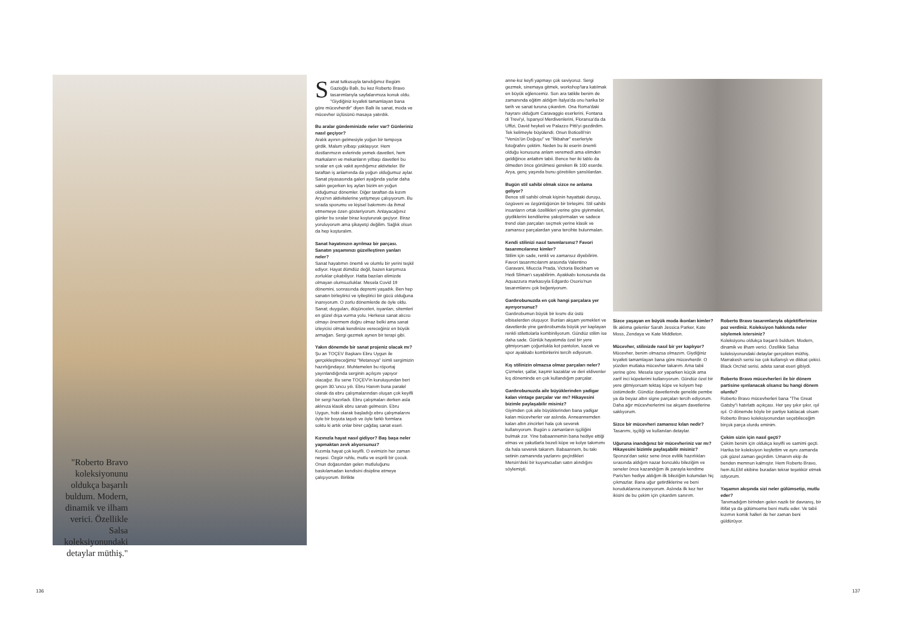"Roberto Bravo koleksiyonunu oldukça başarılı buldum. Modern, dinamik ve ilham verici. Özellikle Salsa koleksiyonundaki detaylar müthiş."
Sanat tutkusuyla tanıdığımız Begüm Gazioğlu Ballı, bu kez Roberto Bravo tasarımlarıyla sayfalarımıza konuk oldu. "Giydiğiniz kıyafeti tamamlayan bana göre mücevherdir" diyen Ballı ile sanat, moda ve mücevher üçlüsünü masaya yatırdık.
Bu aralar gündeminizde neler var? Günleriniz nasıl geçiyor?
Aralık ayının gelmesiyle yoğun bir tempoya girdik. Malum yılbaşı yaklaşıyor. Hem dostlarımızın evlerinde yemek davetleri, hem markaların ve mekanların yılbaşı davetleri bu sıralar en çok vakit ayırdığımız aktiviteler. Bir taraftan iş anlamında da yoğun olduğumuz aylar. Sanat piyasasında galeri ayağında yazlar daha sakin geçerken kış ayları bizim en yoğun olduğumuz dönemler. Diğer taraftan da kızım Arya'nın aktivitelerine yetişmeye çalışıyorum. Bu sırada sporumu ve kişisel bakımımı da ihmal etmemeye özen gösteriyorum. Anlayacağınız günler bu sıralar biraz koştururak geçiyor. Biraz yoruluyorum ama şikayetçi değilim. Sağlık olsun da hep koşturalım.
Sanat hayatınızın ayrılmaz bir parçası. Sanatın yaşamınızı güzelleştiren yanları neler?
Sanat hayatımın önemli ve olumlu bir yerini teşkil ediyor. Hayat dümdüz değil, bazen karşımıza zorluklar çıkabiliyor. Hatta bazıları elimizde olmayan olumsuzluklar. Mesela Covid 19 dönemini, sonrasında depremi yaşadık. Ben hep sanatın birleştirici ve iyileştirici bir gücü olduğuna inanıyorum. O zorlu dönemlerde de öyle oldu. Sanat; duyguları, düşünceleri, isyanları, sitemleri en güzel dışa vurma yolu. Herkese sanat alıcısı olmayı önermem doğru olmaz belki ama sanat izleyicisi olmak kendinize vereceğiniz en büyük armağan. Sergi gezmek aynen bir terapi gibi.
Yakın dönemde bir sanat projeniz olacak mı?
Şu an TOÇEV Başkanı Ebru Uygun ile gerçekleştireceğimiz "Metanoya" isimli sergimizin hazırlığındayız. Muhtemelen bu röportaj yayınlandığında serginin açılışını yapıyor olacağız. Bu sene TOÇEV'in kuruluşundan beri geçen 30.'uncu yılı. Ebru Hanım buna paralel olarak da ebru çalışmalarından oluşan çok keyifli bir sergi hazırladı. Ebru çalışmaları derken asla aklınıza klasik ebru sanatı gelmesin. Ebru Uygun, hobi olarak başladığı ebru çalışmalarını öyle bir boyuta taşıdı ve öyle farklı formlara soktu ki artık onlar birer çağdaş sanat eseri.
Kızınızla hayat nasıl gidiyor? Baş başa neler yapmaktan zevk alıyorsunuz?
Kızımla hayat çok keyifli. O evimizin her zaman neşesi. Özgür ruhlu, mutlu ve esprili bir çocuk. Onun doğasından gelen mutluluğunu baskılamadan kendisini disipline etmeye çalışıyorum. Birlikte
anne-kız keyfi yapmayı çok seviyoruz. Sergi gezmek, sinemaya gitmek, workshop'lara katılmak en büyük eğlencemiz. Son ara tatilde benim de zamanında eğitim aldığım İtalya'da onu harika bir tarih ve sanat turuna çıkardım. Ona Roma'daki hayranı olduğum Caravaggio eserlerini, Fontana di Trevi'yi, İspanyol Merdivenlerini, Floransa'da da Uffizi, David heykeli ve Palazzo Pitti'yi gezdirdim. Tek kelimeyle büyülendi. Onun Boticelli'nin "Venüs'ün Doğuşu" ve "İlkbahar" eserleriyle fotoğrafını çektim. Neden bu iki eserin önemli olduğu konusuna anlam veremedi ama elimden geldiğince anlattım tabii. Bence her iki tablo da ölmeden önce görülmesi gereken ilk 100 eserde. Arya, genç yaşında bunu görebilen şanslılardan.
Bugün stil sahibi olmak sizce ne anlama geliyor?
Bence stil sahibi olmak kişinin hayattaki duruşu, özgüveni ve özgünlüğünün bir birleşimi. Stil sahibi insanların ortak özellikleri yerine göre giyinmeleri, giydiklerini kendilerine yakıştırmaları ve sadece trend olan parçaları seçmek yerine klasik ve zamansız parçalardan yana tercihte bulunmaları.
Kendi stilinizi nasıl tanımlarsınız? Favori tasarımcılarınız kimler?
Stilim için sade, renkli ve zamansız diyebilirim. Favori tasarımcılarım arasında Valentino Garavani, Miuccia Prada, Victoria Beckham ve Hedi Sliman'ı sayabilirim. Ayakkabı konusunda da Aquazzura markasıyla Edgardo Osorio'nun tasarımlarını çok beğeniyorum.
Gardırobunuzda en çok hangi parçalara yer ayırıyorsunuz?
Gardırobumun büyük bir kısmı diz üstü elbiselerden oluşuyor. Bunları akşam yemekleri ve davetlerde yine gardırobumda büyük yer kaplayan renkli stilettolarla kombinliyorum. Gündüz stilim ise daha sade. Günlük hayatımda özel bir yere gitmiyorsam çoğunlukla kot pantolon, kazak ve spor ayakkabı kombinlerini tercih ediyorum.
Kış stilinizin olmazsa olmaz parçaları neler?
Çizmeler, şallar, kaşmir kazaklar ve deri eldivenler kış döneminde en çok kullandığım parçalar.
Gardırobunuzda aile büyüklerinden yadigar kalan vintage parçalar var mı? Hikayesini bizimle paylaşabilir misiniz?
Giyimden çok aile büyüklerinden bana yadigar kalan mücevherler var aslında. Anneannemden kalan altın zincirleri hala çok severek kullanıyorum. Bugün o zamanların işçiliğini bulmak zor. Yine babaannemin bana hediye ettiği elmas ve yakutlarla bezeli küpe ve kolye takımımı da hala severek takarım. Babaannem, bu takı setinin zamanında yazlarını geçirdikleri Mersin'deki bir kuyumcudan satın alındığını söylemişti.
Sizce yaşayan en büyük moda ikonları kimler?
İlk aklıma gelenler Sarah Jessica Parker, Kate Moss, Zendaya ve Kate Middleton.
Mücevher, stilinizde nasıl bir yer kaplıyor?
Mücevher, benim olmazsa olmazım. Giydiğiniz kıyafeti tamamlayan bana göre mücevherdir. O yüzden mutlaka mücevher takarım. Ama tabii yerine göre. Mesela spor yaparken küçük ama zarif inci küpelerimi kullanıyorum. Gündüz özel bir yere gitmiyorsam tektaş küpe ve kolyem hep üstümdedir. Gündüz davetlerinde genelde pembe ya da beyaz altın signe parçaları tercih ediyorum. Daha ağır mücevherlerimi ise akşam davetlerine saklıyorum.
Sizce bir mücevheri zamansız kılan nedir?
Tasarımı, işçiliği ve kullanılan detaylar.
Uğuruna inandığınız bir mücevheriniz var mı? Hikayesini bizimle paylaşabilir misiniz?
Sponza'dan sekiz sene önce evlilik hazırlıkları sırasında aldığım nazar boncuklu bileziğim ve seneler önce kazandığım ilk parayla kendime Paris'ten hediye aldığım ilk bileziğim kolumdan hiç çıkmazlar. Bana uğur getirdiklerine ve beni koruduklarına inanıyorum. Aslında ilk kez her ikisini de bu çekim için çıkardım sanırım.
Roberto Bravo tasarımlarıyla objektiflerimize poz verdiniz. Koleksiyon hakkında neler söylemek istersiniz?
Koleksiyonu oldukça başarılı buldum. Modern, dinamik ve ilham verici. Özellikle Salsa koleksiyonundaki detaylar gerçekten müthiş. Marrakesh serisi ise çok kullanışlı ve dikkat çekici. Black Orchid serisi, adeta sanat eseri gibiydi.
Roberto Bravo mücevherleri ile bir dönem partisine ışınlanacak olsanız bu hangi dönem olurdu?
Roberto Bravo mücevherleri bana "The Great Gatsby"i hatırlattı açıkçası. Her şey şıkır şıkır, ışıl ışıl. O dönemde böyle bir partiye katılacak olsam Roberto Bravo koleksiyonundan seçebileceğim birçok parça olurdu eminim.
Çekim sizin için nasıl geçti?
Çekim benim için oldukça keyifli ve samimi geçti. Harika bir koleksiyon keşfettim ve aynı zamanda çok güzel zaman geçirdim. Umarım ekip de benden memnun kalmıştır. Hem Roberto Bravo, hem ALEM ekibine buradan tekrar teşekkür etmek istiyorum.
Yaşamın akışında sizi neler gülümsetip, mutlu eder?
Tanımadığım birinden gelen nazik bir davranış, bir iltifat ya da gülümseme beni mutlu eder. Ve tabii kızımın komik halleri de her zaman beni güldürüyor.
136 137